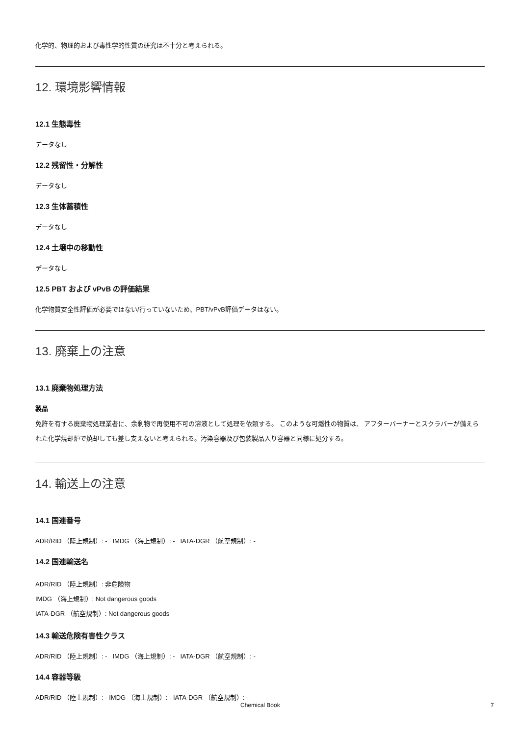化学的、物理的および毒性学的性質の研究は不十分と考えられる。
12. 環境影響情報
12.1 生態毒性
データなし
12.2 残留性・分解性
データなし
12.3 生体蓄積性
データなし
12.4 土壌中の移動性
データなし
12.5 PBT および vPvB の評価結果
化学物質安全性評価が必要ではない/行っていないため、PBT/vPvB評価データはない。
13. 廃棄上の注意
13.1 廃棄物処理方法
製品
免許を有する廃棄物処理業者に、余剰物で再使用不可の溶液として処理を依頼する。 このような可燃性の物質は、 アフターバーナーとスクラバーが備えられた化学焼却炉で焼却しても差し支えないと考えられる。汚染容器及び包装製品入り容器と同様に処分する。
14. 輸送上の注意
14.1 国連番号
ADR/RID （陸上規制）: - IMDG （海上規制）: - IATA-DGR （航空規制）: -
14.2 国連輸送名
ADR/RID （陸上規制）: 非危険物
IMDG （海上規制）: Not dangerous goods
IATA-DGR （航空規制）: Not dangerous goods
14.3 輸送危険有害性クラス
ADR/RID （陸上規制）: - IMDG （海上規制）: - IATA-DGR （航空規制）: -
14.4 容器等級
ADR/RID （陸上規制）: - IMDG （海上規制）: - IATA-DGR （航空規制）: -
Chemical Book 7